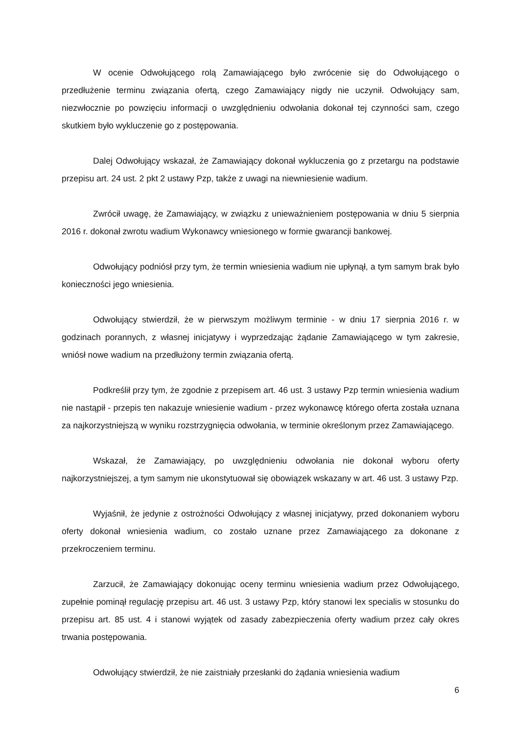W ocenie Odwołującego rolą Zamawiającego było zwrócenie się do Odwołującego o przedłużenie terminu związania ofertą, czego Zamawiający nigdy nie uczynił. Odwołujący sam, niezwłocznie po powzięciu informacji o uwzględnieniu odwołania dokonał tej czynności sam, czego skutkiem było wykluczenie go z postępowania.
Dalej Odwołujący wskazał, że Zamawiający dokonał wykluczenia go z przetargu na podstawie przepisu art. 24 ust. 2 pkt 2 ustawy Pzp, także z uwagi na niewniesienie wadium.
Zwrócił uwagę, że Zamawiający, w związku z unieważnieniem postępowania w dniu 5 sierpnia 2016 r. dokonał zwrotu wadium Wykonawcy wniesionego w formie gwarancji bankowej.
Odwołujący podniósł przy tym, że termin wniesienia wadium nie upłynął, a tym samym brak było konieczności jego wniesienia.
Odwołujący stwierdził, że w pierwszym możliwym terminie - w dniu 17 sierpnia 2016 r. w godzinach porannych, z własnej inicjatywy i wyprzedzając żądanie Zamawiającego w tym zakresie, wniósł nowe wadium na przedłużony termin związania ofertą.
Podkreślił przy tym, że zgodnie z przepisem art. 46 ust. 3 ustawy Pzp termin wniesienia wadium nie nastąpił - przepis ten nakazuje wniesienie wadium - przez wykonawcę którego oferta została uznana za najkorzystniejszą w wyniku rozstrzygnięcia odwołania, w terminie określonym przez Zamawiającego.
Wskazał, że Zamawiający, po uwzględnieniu odwołania nie dokonał wyboru oferty najkorzystniejszej, a tym samym nie ukonstytuował się obowiązek wskazany w art. 46 ust. 3 ustawy Pzp.
Wyjaśnił, że jedynie z ostrożności Odwołujący z własnej inicjatywy, przed dokonaniem wyboru oferty dokonał wniesienia wadium, co zostało uznane przez Zamawiającego za dokonane z przekroczeniem terminu.
Zarzucił, że Zamawiający dokonując oceny terminu wniesienia wadium przez Odwołującego, zupełnie pominął regulację przepisu art. 46 ust. 3 ustawy Pzp, który stanowi lex specialis w stosunku do przepisu art. 85 ust. 4 i stanowi wyjątek od zasady zabezpieczenia oferty wadium przez cały okres trwania postępowania.
Odwołujący stwierdził, że nie zaistniały przesłanki do żądania wniesienia wadium
6